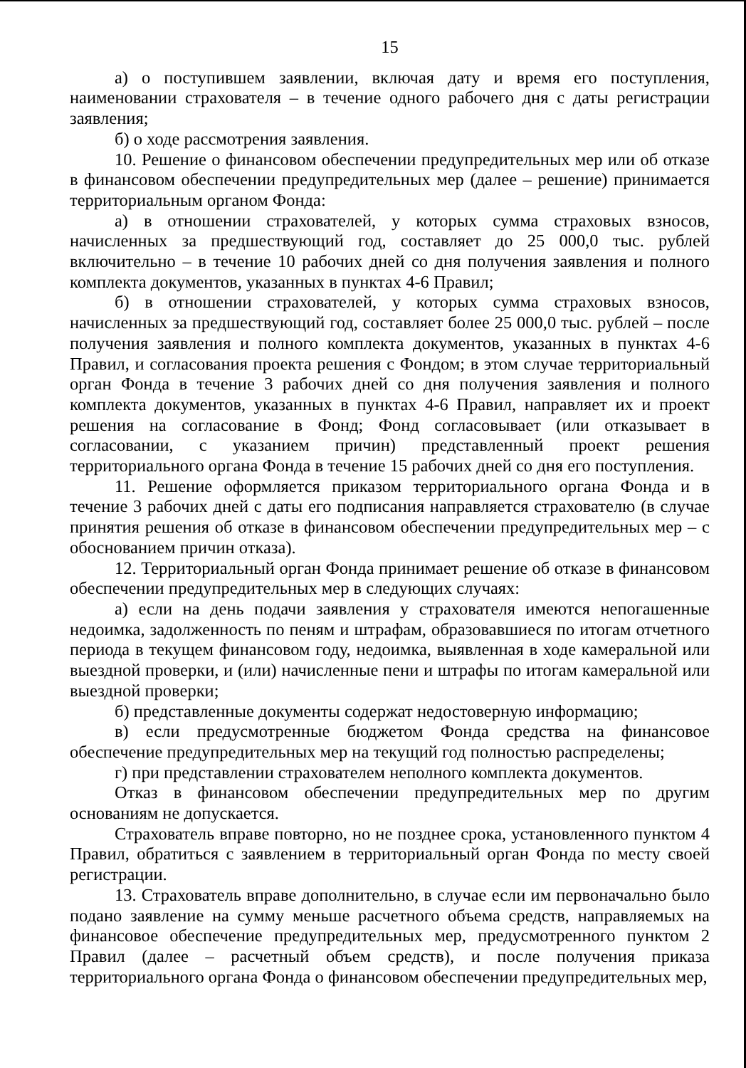15
а) о поступившем заявлении, включая дату и время его поступления, наименовании страхователя – в течение одного рабочего дня с даты регистрации заявления;
б) о ходе рассмотрения заявления.
10. Решение о финансовом обеспечении предупредительных мер или об отказе в финансовом обеспечении предупредительных мер (далее – решение) принимается территориальным органом Фонда:
а) в отношении страхователей, у которых сумма страховых взносов, начисленных за предшествующий год, составляет до 25 000,0 тыс. рублей включительно – в течение 10 рабочих дней со дня получения заявления и полного комплекта документов, указанных в пунктах 4-6 Правил;
б) в отношении страхователей, у которых сумма страховых взносов, начисленных за предшествующий год, составляет более 25 000,0 тыс. рублей – после получения заявления и полного комплекта документов, указанных в пунктах 4-6 Правил, и согласования проекта решения с Фондом; в этом случае территориальный орган Фонда в течение 3 рабочих дней со дня получения заявления и полного комплекта документов, указанных в пунктах 4-6 Правил, направляет их и проект решения на согласование в Фонд; Фонд согласовывает (или отказывает в согласовании, с указанием причин) представленный проект решения территориального органа Фонда в течение 15 рабочих дней со дня его поступления.
11. Решение оформляется приказом территориального органа Фонда и в течение 3 рабочих дней с даты его подписания направляется страхователю (в случае принятия решения об отказе в финансовом обеспечении предупредительных мер – с обоснованием причин отказа).
12. Территориальный орган Фонда принимает решение об отказе в финансовом обеспечении предупредительных мер в следующих случаях:
а) если на день подачи заявления у страхователя имеются непогашенные недоимка, задолженность по пеням и штрафам, образовавшиеся по итогам отчетного периода в текущем финансовом году, недоимка, выявленная в ходе камеральной или выездной проверки, и (или) начисленные пени и штрафы по итогам камеральной или выездной проверки;
б) представленные документы содержат недостоверную информацию;
в) если предусмотренные бюджетом Фонда средства на финансовое обеспечение предупредительных мер на текущий год полностью распределены;
г) при представлении страхователем неполного комплекта документов.
Отказ в финансовом обеспечении предупредительных мер по другим основаниям не допускается.
Страхователь вправе повторно, но не позднее срока, установленного пунктом 4 Правил, обратиться с заявлением в территориальный орган Фонда по месту своей регистрации.
13. Страхователь вправе дополнительно, в случае если им первоначально было подано заявление на сумму меньше расчетного объема средств, направляемых на финансовое обеспечение предупредительных мер, предусмотренного пунктом 2 Правил (далее – расчетный объем средств), и после получения приказа территориального органа Фонда о финансовом обеспечении предупредительных мер,